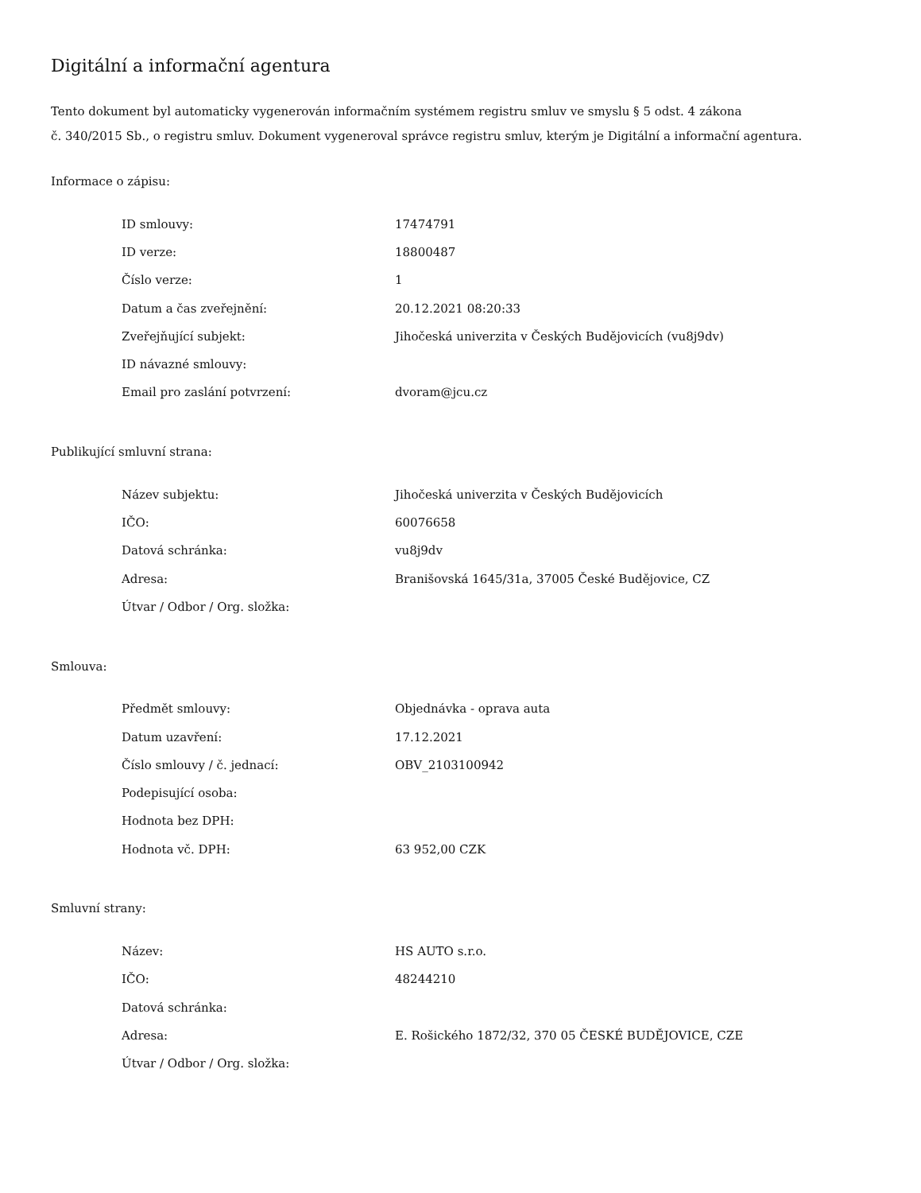Digitální a informační agentura
Tento dokument byl automaticky vygenerován informačním systémem registru smluv ve smyslu § 5 odst. 4 zákona
č. 340/2015 Sb., o registru smluv. Dokument vygeneroval správce registru smluv, kterým je Digitální a informační agentura.
Informace o zápisu:
| ID smlouvy: | 17474791 |
| ID verze: | 18800487 |
| Číslo verze: | 1 |
| Datum a čas zveřejnění: | 20.12.2021 08:20:33 |
| Zveřejňující subjekt: | Jihočeská univerzita v Českých Budějovicích (vu8j9dv) |
| ID návazné smlouvy: | |
| Email pro zaslání potvrzení: | dvoram@jcu.cz |
Publikující smluvní strana:
| Název subjektu: | Jihočeská univerzita v Českých Budějovicích |
| IČO: | 60076658 |
| Datová schránka: | vu8j9dv |
| Adresa: | Branišovská 1645/31a, 37005 České Budějovice, CZ |
| Útvar / Odbor / Org. složka: | |
Smlouva:
| Předmět smlouvy: | Objednávka - oprava auta |
| Datum uzavření: | 17.12.2021 |
| Číslo smlouvy / č. jednací: | OBV_2103100942 |
| Podepisující osoba: | |
| Hodnota bez DPH: | |
| Hodnota vč. DPH: | 63 952,00 CZK |
Smluvní strany:
| Název: | HS AUTO s.r.o. |
| IČO: | 48244210 |
| Datová schránka: | |
| Adresa: | E. Rošického 1872/32, 370 05 ČESKÉ BUDĚJOVICE, CZE |
| Útvar / Odbor / Org. složka: | |